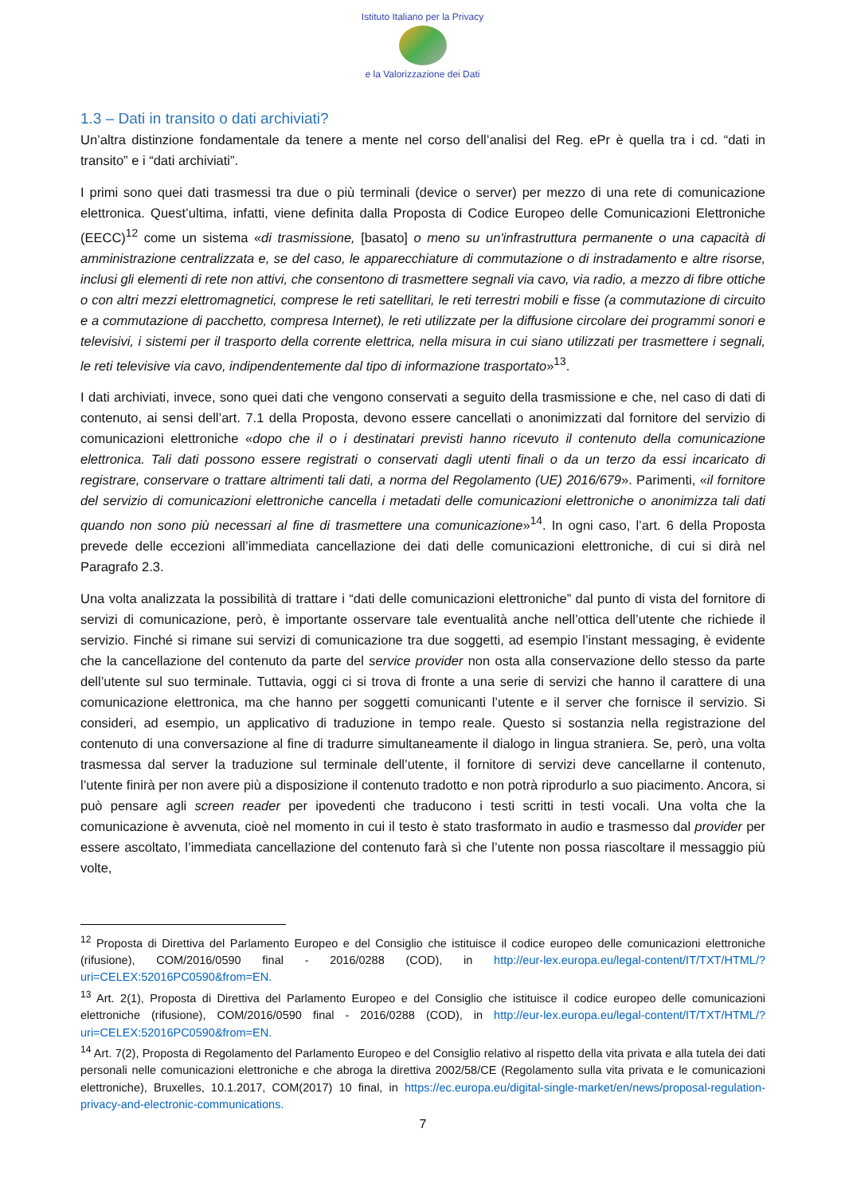Istituto Italiano per la Privacy
e la Valorizzazione dei Dati
1.3 – Dati in transito o dati archiviati?
Un’altra distinzione fondamentale da tenere a mente nel corso dell’analisi del Reg. ePr è quella tra i cd. “dati in transito” e i “dati archiviati”.
I primi sono quei dati trasmessi tra due o più terminali (device o server) per mezzo di una rete di comunicazione elettronica. Quest’ultima, infatti, viene definita dalla Proposta di Codice Europeo delle Comunicazioni Elettroniche (EECC)<sup>12</sup> come un sistema «di trasmissione, [basato] o meno su un'infrastruttura permanente o una capacità di amministrazione centralizzata e, se del caso, le apparecchiature di commutazione o di instradamento e altre risorse, inclusi gli elementi di rete non attivi, che consentono di trasmettere segnali via cavo, via radio, a mezzo di fibre ottiche o con altri mezzi elettromagnetici, comprese le reti satellitari, le reti terrestri mobili e fisse (a commutazione di circuito e a commutazione di pacchetto, compresa Internet), le reti utilizzate per la diffusione circolare dei programmi sonori e televisivi, i sistemi per il trasporto della corrente elettrica, nella misura in cui siano utilizzati per trasmettere i segnali, le reti televisive via cavo, indipendentemente dal tipo di informazione trasportato»<sup>13</sup>.
I dati archiviati, invece, sono quei dati che vengono conservati a seguito della trasmissione e che, nel caso di dati di contenuto, ai sensi dell’art. 7.1 della Proposta, devono essere cancellati o anonimizzati dal fornitore del servizio di comunicazioni elettroniche «dopo che il o i destinatari previsti hanno ricevuto il contenuto della comunicazione elettronica. Tali dati possono essere registrati o conservati dagli utenti finali o da un terzo da essi incaricato di registrare, conservare o trattare altrimenti tali dati, a norma del Regolamento (UE) 2016/679». Parimenti, «il fornitore del servizio di comunicazioni elettroniche cancella i metadati delle comunicazioni elettroniche o anonimizza tali dati quando non sono più necessari al fine di trasmettere una comunicazione»<sup>14</sup>. In ogni caso, l’art. 6 della Proposta prevede delle eccezioni all’immediata cancellazione dei dati delle comunicazioni elettroniche, di cui si dirà nel Paragrafo 2.3.
Una volta analizzata la possibilità di trattare i “dati delle comunicazioni elettroniche” dal punto di vista del fornitore di servizi di comunicazione, però, è importante osservare tale eventualità anche nell’ottica dell’utente che richiede il servizio. Finché si rimane sui servizi di comunicazione tra due soggetti, ad esempio l’instant messaging, è evidente che la cancellazione del contenuto da parte del service provider non osta alla conservazione dello stesso da parte dell’utente sul suo terminale. Tuttavia, oggi ci si trova di fronte a una serie di servizi che hanno il carattere di una comunicazione elettronica, ma che hanno per soggetti comunicanti l’utente e il server che fornisce il servizio. Si consideri, ad esempio, un applicativo di traduzione in tempo reale. Questo si sostanzia nella registrazione del contenuto di una conversazione al fine di tradurre simultaneamente il dialogo in lingua straniera. Se, però, una volta trasmessa dal server la traduzione sul terminale dell’utente, il fornitore di servizi deve cancellarne il contenuto, l’utente finirà per non avere più a disposizione il contenuto tradotto e non potrà riprodurlo a suo piacimento. Ancora, si può pensare agli screen reader per ipovedenti che traducono i testi scritti in testi vocali. Una volta che la comunicazione è avvenuta, cioè nel momento in cui il testo è stato trasformato in audio e trasmesso dal provider per essere ascoltato, l’immediata cancellazione del contenuto farà sì che l’utente non possa riascoltare il messaggio più volte,
<sup>12</sup> Proposta di Direttiva del Parlamento Europeo e del Consiglio che istituisce il codice europeo delle comunicazioni elettroniche (rifusione), COM/2016/0590 final - 2016/0288 (COD), in http://eur-lex.europa.eu/legal-content/IT/TXT/HTML/?uri=CELEX:52016PC0590&from=EN.
<sup>13</sup> Art. 2(1), Proposta di Direttiva del Parlamento Europeo e del Consiglio che istituisce il codice europeo delle comunicazioni elettroniche (rifusione), COM/2016/0590 final - 2016/0288 (COD), in http://eur-lex.europa.eu/legal-content/IT/TXT/HTML/?uri=CELEX:52016PC0590&from=EN.
<sup>14</sup> Art. 7(2), Proposta di Regolamento del Parlamento Europeo e del Consiglio relativo al rispetto della vita privata e alla tutela dei dati personali nelle comunicazioni elettroniche e che abroga la direttiva 2002/58/CE (Regolamento sulla vita privata e le comunicazioni elettroniche), Bruxelles, 10.1.2017, COM(2017) 10 final, in https://ec.europa.eu/digital-single-market/en/news/proposal-regulation-privacy-and-electronic-communications.
7